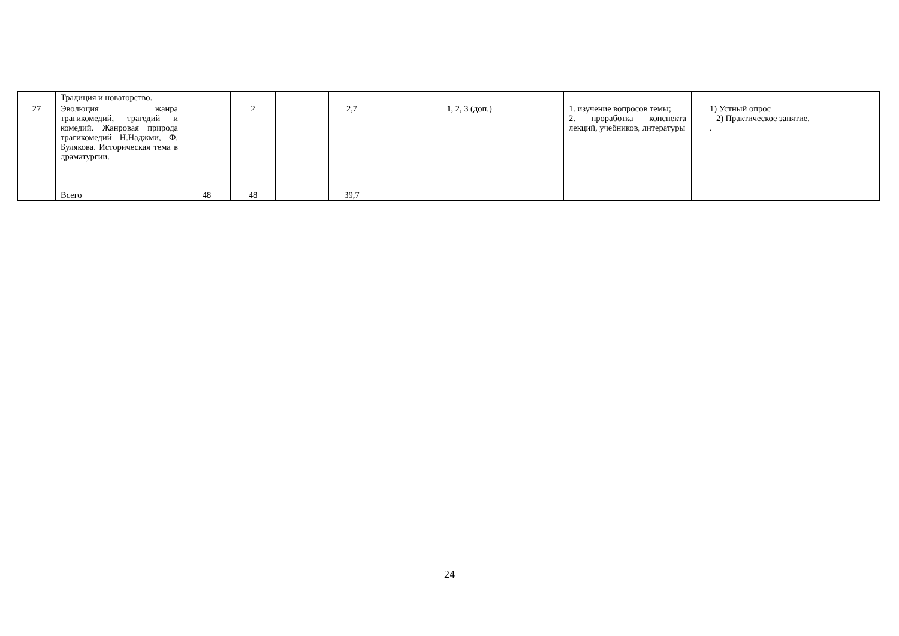| | Традиция и новаторство. | | | | | | | |
| 27 | Эволюция жанра трагикомедий, трагедий и комедий. Жанровая природа трагикомедий Н.Наджми, Ф. Булякова. Историческая тема в драматургии. | | 2 | | 2,7 | 1, 2, 3 (доп.) | 1. изучение вопросов темы; 2. проработка конспекта лекций, учебников, литературы | 1) Устный опрос 2) Практическое занятие. . |
| | Всего | 48 | 48 | | 39,7 | | | |
24